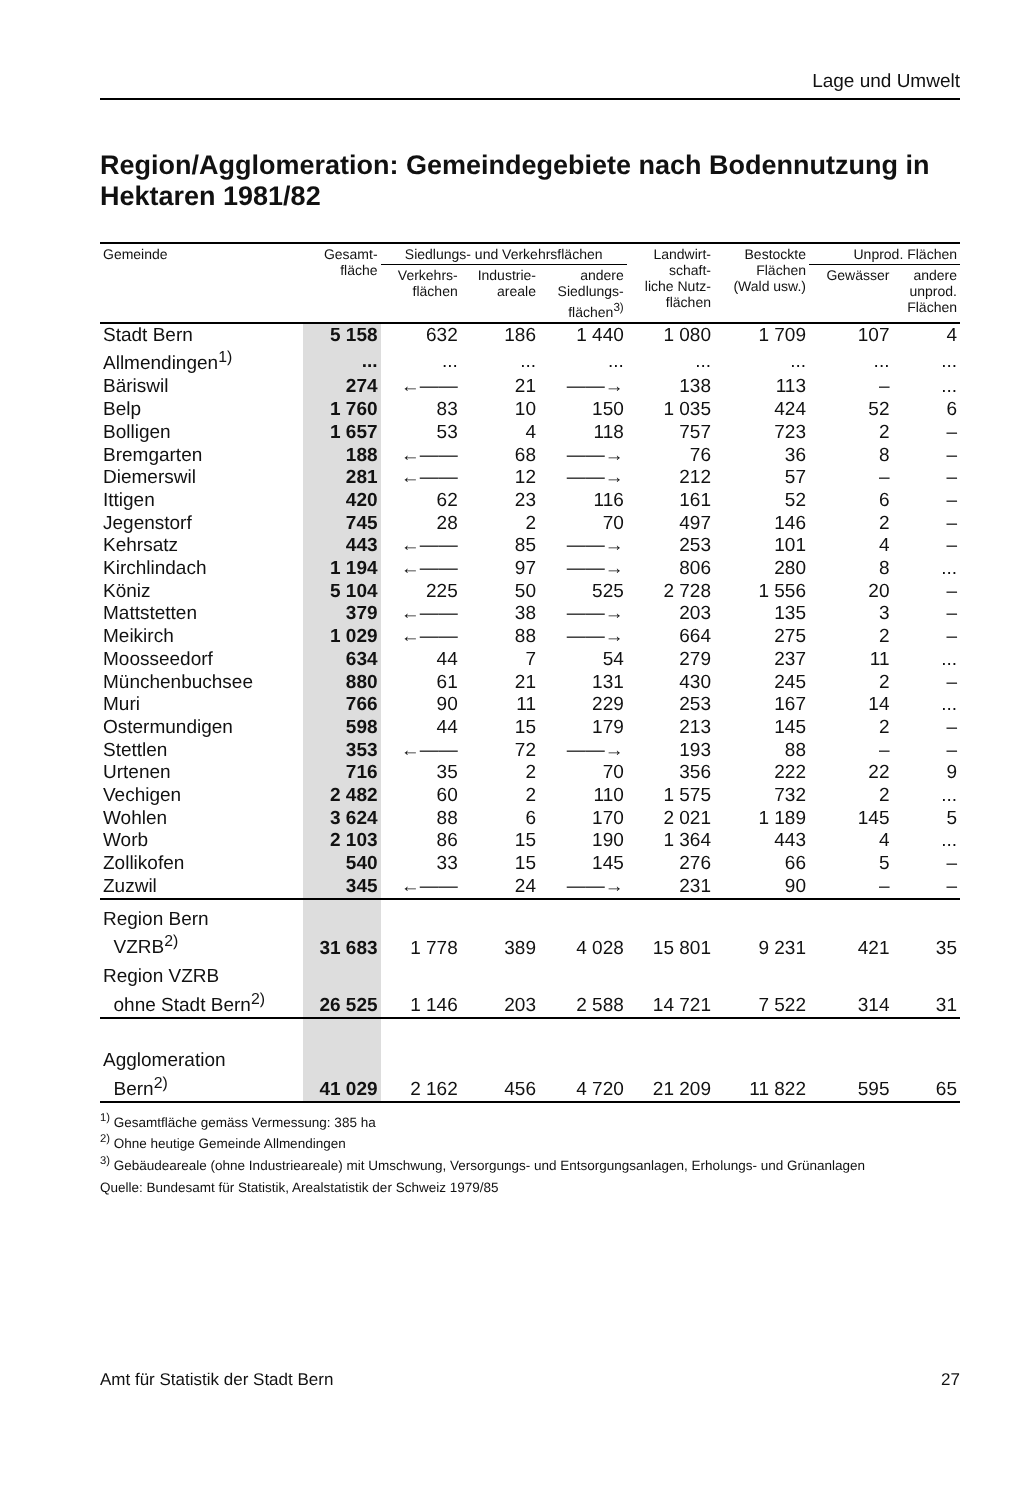Lage und Umwelt
Region/Agglomeration: Gemeindegebiete nach Bodennutzung in Hektaren 1981/82
| Gemeinde | Gesamt- fläche | Siedlungs- und Verkehrsflächen | | | Landwirt- schaft- liche Nutz- flächen | Bestockte Flächen (Wald usw.) | Unprod. Flächen | |
| --- | --- | --- | --- | --- | --- | --- | --- | --- |
| | | Verkehrs- flächen | Industrie- areale | andere Siedlungs- flächen<sup>3)</sup> | | | Gewässer | andere unprod. Flächen |
| Stadt Bern | 5 158 | 632 | 186 | 1 440 | 1 080 | 1 709 | 107 | 4 |
| Allmendingen<sup>1)</sup> | ... | ... | ... | ... | ... | ... | ... | ... |
| Bäriswil | 274 | ←—— | 21 | ——→ | 138 | 113 | – | ... |
| Belp | 1 760 | 83 | 10 | 150 | 1 035 | 424 | 52 | 6 |
| Bolligen | 1 657 | 53 | 4 | 118 | 757 | 723 | 2 | – |
| Bremgarten | 188 | ←—— | 68 | ——→ | 76 | 36 | 8 | – |
| Diemerswil | 281 | ←—— | 12 | ——→ | 212 | 57 | – | – |
| Ittigen | 420 | 62 | 23 | 116 | 161 | 52 | 6 | – |
| Jegenstorf | 745 | 28 | 2 | 70 | 497 | 146 | 2 | – |
| Kehrsatz | 443 | ←—— | 85 | ——→ | 253 | 101 | 4 | – |
| Kirchlindach | 1 194 | ←—— | 97 | ——→ | 806 | 280 | 8 | ... |
| Köniz | 5 104 | 225 | 50 | 525 | 2 728 | 1 556 | 20 | – |
| Mattstetten | 379 | ←—— | 38 | ——→ | 203 | 135 | 3 | – |
| Meikirch | 1 029 | ←—— | 88 | ——→ | 664 | 275 | 2 | – |
| Moosseedorf | 634 | 44 | 7 | 54 | 279 | 237 | 11 | ... |
| Münchenbuchsee | 880 | 61 | 21 | 131 | 430 | 245 | 2 | – |
| Muri | 766 | 90 | 11 | 229 | 253 | 167 | 14 | ... |
| Ostermundigen | 598 | 44 | 15 | 179 | 213 | 145 | 2 | – |
| Stettlen | 353 | ←—— | 72 | ——→ | 193 | 88 | – | – |
| Urtenen | 716 | 35 | 2 | 70 | 356 | 222 | 22 | 9 |
| Vechigen | 2 482 | 60 | 2 | 110 | 1 575 | 732 | 2 | ... |
| Wohlen | 3 624 | 88 | 6 | 170 | 2 021 | 1 189 | 145 | 5 |
| Worb | 2 103 | 86 | 15 | 190 | 1 364 | 443 | 4 | ... |
| Zollikofen | 540 | 33 | 15 | 145 | 276 | 66 | 5 | – |
| Zuzwil | 345 | ←—— | 24 | ——→ | 231 | 90 | – | – |
| Region Bern VZRB<sup>2)</sup> | 31 683 | 1 778 | 389 | 4 028 | 15 801 | 9 231 | 421 | 35 |
| Region VZRB ohne Stadt Bern<sup>2)</sup> | 26 525 | 1 146 | 203 | 2 588 | 14 721 | 7 522 | 314 | 31 |
| Agglomeration Bern<sup>2)</sup> | 41 029 | 2 162 | 456 | 4 720 | 21 209 | 11 822 | 595 | 65 |
<sup>1)</sup> Gesamtfläche gemäss Vermessung: 385 ha
<sup>2)</sup> Ohne heutige Gemeinde Allmendingen
<sup>3)</sup> Gebäudeareale (ohne Industrieareale) mit Umschwung, Versorgungs- und Entsorgungsanlagen, Erholungs- und Grünanlagen
Quelle: Bundesamt für Statistik, Arealstatistik der Schweiz 1979/85
Amt für Statistik der Stadt Bern 27